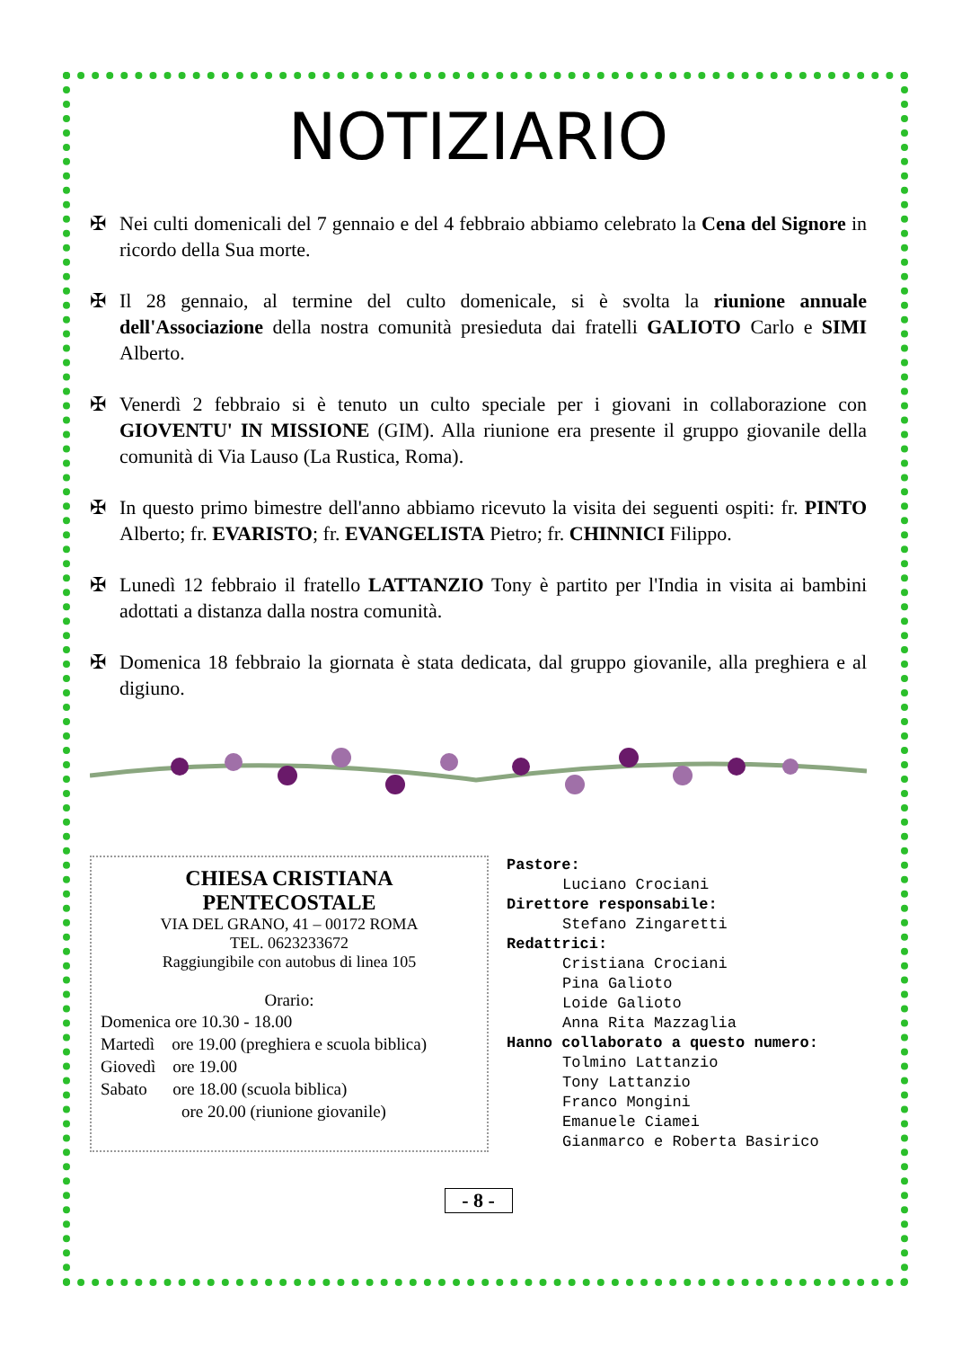NOTIZIARIO
✠ Nei culti domenicali del 7 gennaio e del 4 febbraio abbiamo celebrato la Cena del Signore in ricordo della Sua morte.
✠ Il 28 gennaio, al termine del culto domenicale, si è svolta la riunione annuale dell'Associazione della nostra comunità presieduta dai fratelli GALIOTO Carlo e SIMI Alberto.
✠ Venerdì 2 febbraio si è tenuto un culto speciale per i giovani in collaborazione con GIOVENTU' IN MISSIONE (GIM). Alla riunione era presente il gruppo giovanile della comunità di Via Lauso (La Rustica, Roma).
✠ In questo primo bimestre dell'anno abbiamo ricevuto la visita dei seguenti ospiti: fr. PINTO Alberto; fr. EVARISTO; fr. EVANGELISTA Pietro; fr. CHINNICI Filippo.
✠ Lunedì 12 febbraio il fratello LATTANZIO Tony è partito per l'India in visita ai bambini adottati a distanza dalla nostra comunità.
✠ Domenica 18 febbraio la giornata è stata dedicata, dal gruppo giovanile, alla preghiera e al digiuno.
CHIESA CRISTIANA
PENTECOSTALE
VIA DEL GRANO, 41 – 00172 ROMA
TEL. 0623233672
Raggiungibile con autobus di linea 105
Orario:
Domenica ore 10.30 - 18.00
Martedì ore 19.00 (preghiera e scuola biblica)
Giovedì ore 19.00
Sabato ore 18.00 (scuola biblica)
ore 20.00 (riunione giovanile)
Pastore:
Luciano Crociani
Direttore responsabile:
Stefano Zingaretti
Redattrici:
Cristiana Crociani
Pina Galioto
Loide Galioto
Anna Rita Mazzaglia
Hanno collaborato a questo numero:
Tolmino Lattanzio
Tony Lattanzio
Franco Mongini
Emanuele Ciamei
Gianmarco e Roberta Basirico
- 8 -